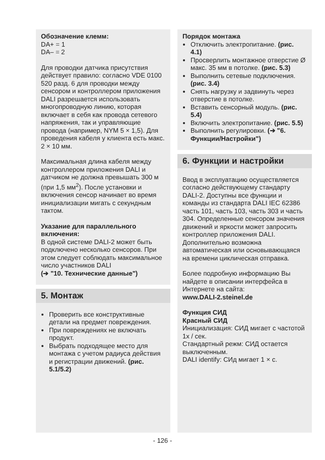Обозначение клемм:
DA+ = 1
DA– = 2
Для проводки датчика присутствия действует правило: согласно VDE 0100 520 разд. 6 для проводки между сенсором и контроллером приложения DALI разрешается использовать многопроводную линию, которая включает в себя как провода сетевого напряжения, так и управляющие провода (например, NYM 5 × 1,5). Для проведения кабеля у клиента есть макс. 2 × 10 мм.
Максимальная длина кабеля между контроллером приложения DALI и датчиком не должна превышать 300 м (при 1,5 мм<sup>2</sup>). После установки и включения сенсор начинает во время инициализации мигать с секундным тактом.
Указание для параллельного включения:
В одной системе DALI-2 может быть подключено несколько сенсоров. При этом следует соблюдать максимальное число участников DALI
(➔ "10. Технические данные")
5. Монтаж
Проверить все конструктивные детали на предмет повреждения.
При повреждениях не включать продукт.
Выбрать подходящее место для монтажа с учетом радиуса действия и регистрации движений. (рис. 5.1/5.2)
Порядок монтажа
Отключить электропитание. (рис. 4.1)
Просверлить монтажное отверстие Ø макс. 35 мм в потолке. (рис. 5.3)
Выполнить сетевые подключения. (рис. 3.4)
Снять нагрузку и задвинуть через отверстие в потолке.
Вставить сенсорный модуль. (рис. 5.4)
Включить электропитание. (рис. 5.5)
Выполнить регулировки. (➔ "6. Функции/Настройки")
6. Функции и настройки
Ввод в эксплуатацию осуществляется согласно действующему стандарту DALI-2. Доступны все функции и команды из стандарта DALI IEC 62386 часть 101, часть 103, часть 303 и часть 304. Определенные сенсором значения движений и яркости может запросить контроллер приложения DALI. Дополнительно возможна автоматическая или основывающаяся на времени циклическая отправка.
Более подробную информацию Вы найдете в описании интерфейса в Интернете на сайта:
www.DALI-2.steinel.de
Функция СИД
Красный СИД
Инициализация: СИД мигает с частотой 1x / сек.
Стандартный режм: СИД остается выключенным.
DALI identify: СИд мигает 1 × с.
- 126 -